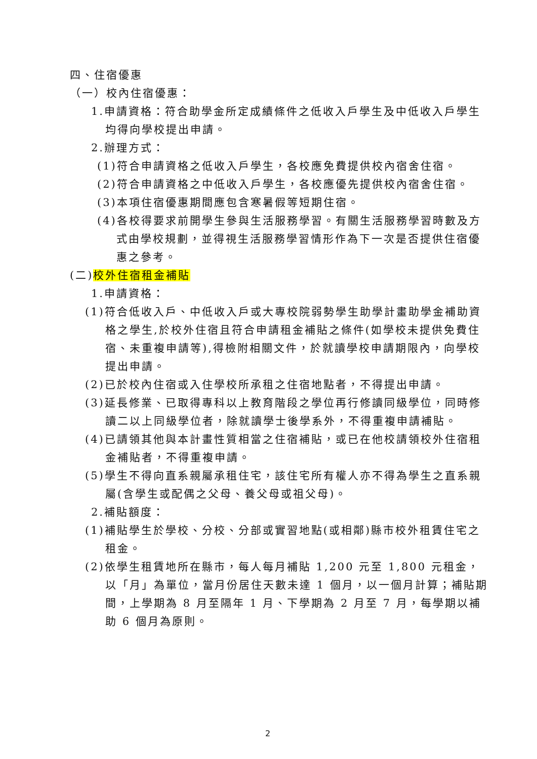四、住宿優惠
（一）校內住宿優惠：
1.申請資格：符合助學金所定成績條件之低收入戶學生及中低收入戶學生均得向學校提出申請。
2.辦理方式：
(1)符合申請資格之低收入戶學生，各校應免費提供校內宿舍住宿。
(2)符合申請資格之中低收入戶學生，各校應優先提供校內宿舍住宿。
(3)本項住宿優惠期間應包含寒暑假等短期住宿。
(4)各校得要求前開學生參與生活服務學習。有關生活服務學習時數及方式由學校規劃，並得視生活服務學習情形作為下一次是否提供住宿優惠之參考。
(二)校外住宿租金補貼
1.申請資格：
(1)符合低收入戶、中低收入戶或大專校院弱勢學生助學計畫助學金補助資格之學生,於校外住宿且符合申請租金補貼之條件(如學校未提供免費住宿、未重複申請等),得檢附相關文件，於就讀學校申請期限內，向學校提出申請。
(2)已於校內住宿或入住學校所承租之住宿地點者，不得提出申請。
(3)延長修業、已取得專科以上教育階段之學位再行修讀同級學位，同時修讀二以上同級學位者，除就讀學士後學系外，不得重複申請補貼。
(4)已請領其他與本計畫性質相當之住宿補貼，或已在他校請領校外住宿租金補貼者，不得重複申請。
(5)學生不得向直系親屬承租住宅，該住宅所有權人亦不得為學生之直系親屬(含學生或配偶之父母、養父母或祖父母)。
2.補貼額度：
(1)補貼學生於學校、分校、分部或實習地點(或相鄰)縣市校外租賃住宅之租金。
(2)依學生租賃地所在縣市，每人每月補貼 1,200 元至 1,800 元租金，以「月」為單位，當月份居住天數未達 1 個月，以一個月計算；補貼期間，上學期為 8 月至隔年 1 月、下學期為 2 月至 7 月，每學期以補助 6 個月為原則。
2